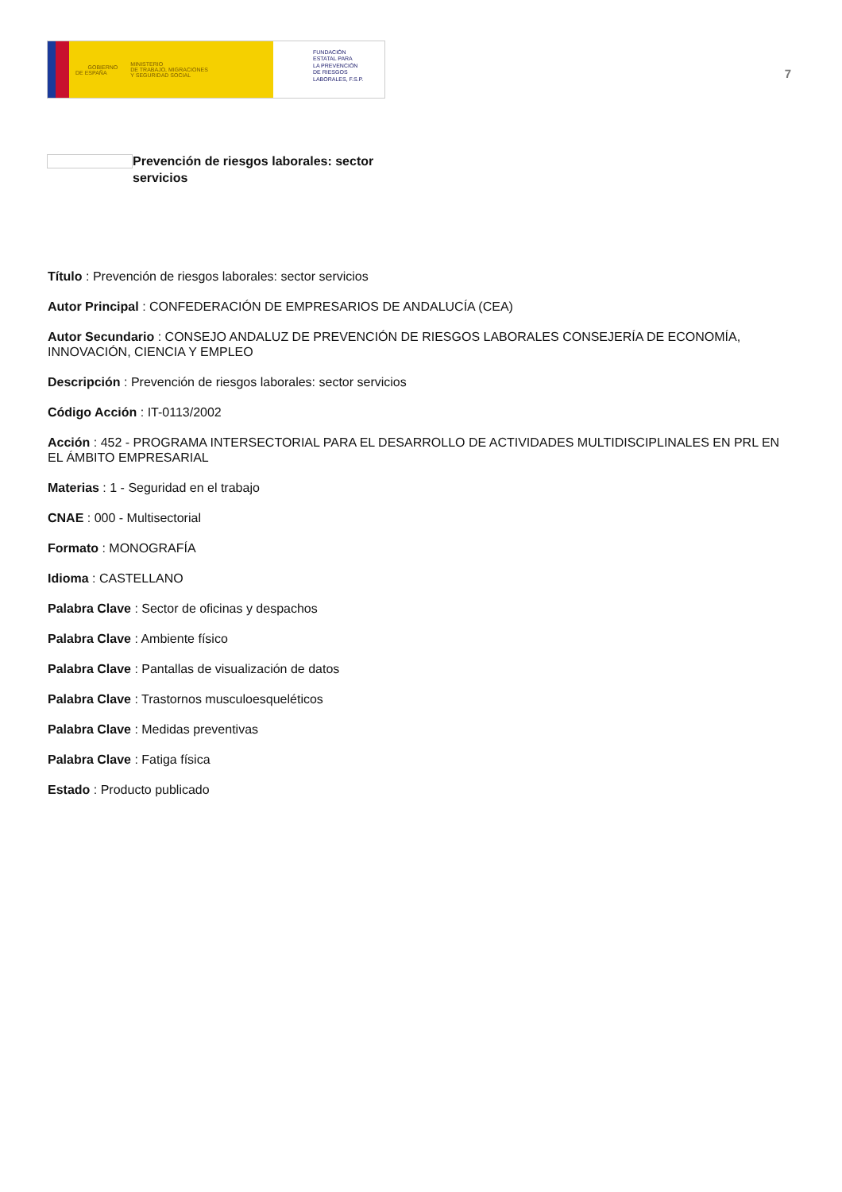GOBIERNO
DE ESPAÑA MINISTERIO
DE TRABAJO, MIGRACIONES
Y SEGURIDAD SOCIAL
FUNDACIÓN
ESTATAL PARA
LA PREVENCIÓN
DE RIESGOS
LABORALES, F.S.P.
7
Prevención de riesgos laborales: sector servicios
Título : Prevención de riesgos laborales: sector servicios
Autor Principal : CONFEDERACIÓN DE EMPRESARIOS DE ANDALUCÍA (CEA)
Autor Secundario : CONSEJO ANDALUZ DE PREVENCIÓN DE RIESGOS LABORALES CONSEJERÍA DE ECONOMÍA, INNOVACIÓN, CIENCIA Y EMPLEO
Descripción : Prevención de riesgos laborales: sector servicios
Código Acción : IT-0113/2002
Acción : 452 - PROGRAMA INTERSECTORIAL PARA EL DESARROLLO DE ACTIVIDADES MULTIDISCIPLINALES EN PRL EN EL ÁMBITO EMPRESARIAL
Materias : 1 - Seguridad en el trabajo
CNAE : 000 - Multisectorial
Formato : MONOGRAFÍA
Idioma : CASTELLANO
Palabra Clave : Sector de oficinas y despachos
Palabra Clave : Ambiente físico
Palabra Clave : Pantallas de visualización de datos
Palabra Clave : Trastornos musculoesqueléticos
Palabra Clave : Medidas preventivas
Palabra Clave : Fatiga física
Estado : Producto publicado